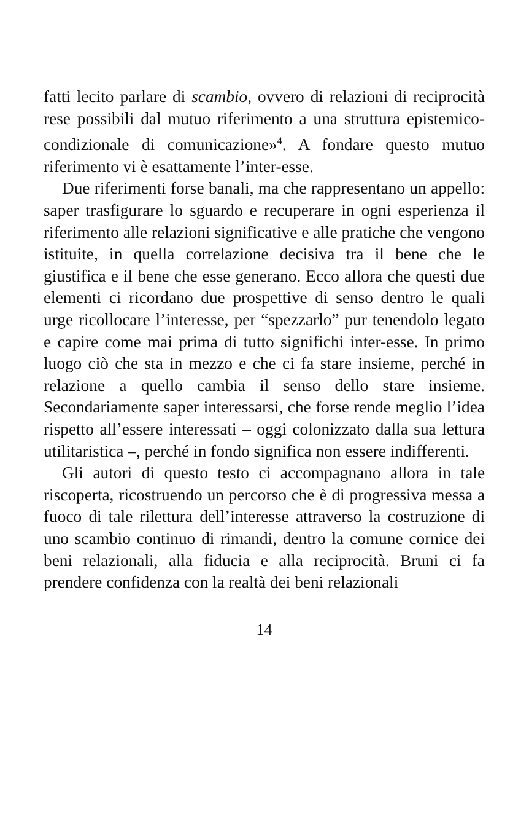fatti lecito parlare di scambio, ovvero di relazioni di reciprocità rese possibili dal mutuo riferimento a una struttura epistemico-condizionale di comunicazione»<sup>4</sup>. A fondare questo mutuo riferimento vi è esattamente l’inter-esse.
Due riferimenti forse banali, ma che rappresentano un appello: saper trasfigurare lo sguardo e recuperare in ogni esperienza il riferimento alle relazioni significative e alle pratiche che vengono istituite, in quella correlazione decisiva tra il bene che le giustifica e il bene che esse generano. Ecco allora che questi due elementi ci ricordano due prospettive di senso dentro le quali urge ricollocare l’interesse, per “spezzarlo” pur tenendolo legato e capire come mai prima di tutto significhi inter-esse. In primo luogo ciò che sta in mezzo e che ci fa stare insieme, perché in relazione a quello cambia il senso dello stare insieme. Secondariamente saper interessarsi, che forse rende meglio l’idea rispetto all’essere interessati – oggi colonizzato dalla sua lettura utilitaristica –, perché in fondo significa non essere indifferenti.
Gli autori di questo testo ci accompagnano allora in tale riscoperta, ricostruendo un percorso che è di progressiva messa a fuoco di tale rilettura dell’interesse attraverso la costruzione di uno scambio continuo di rimandi, dentro la comune cornice dei beni relazionali, alla fiducia e alla reciprocità. Bruni ci fa prendere confidenza con la realtà dei beni relazionali
14